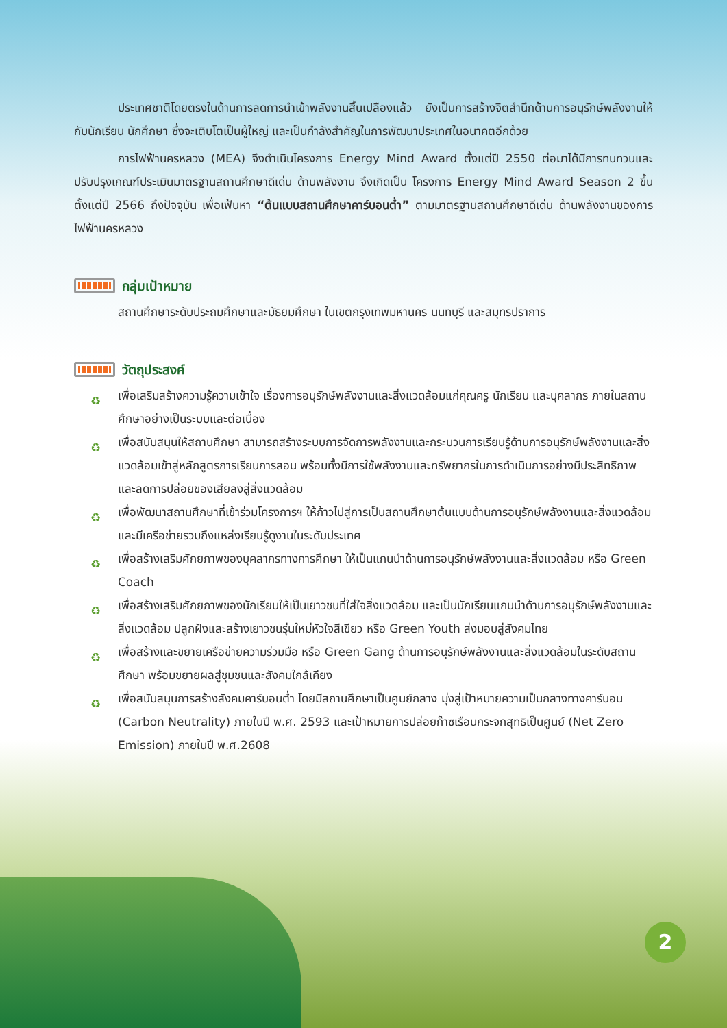ประเทศชาติโดยตรงในด้านการลดการนำเข้าพลังงานสิ้นเปลืองแล้ว ยังเป็นการสร้างจิตสำนึกด้านการอนุรักษ์พลังงานให้กับนักเรียน นักศึกษา ซึ่งจะเติบโตเป็นผู้ใหญ่ และเป็นกำลังสำคัญในการพัฒนาประเทศในอนาคตอีกด้วย
การไฟฟ้านครหลวง (MEA) จึงดำเนินโครงการ Energy Mind Award ตั้งแต่ปี 2550 ต่อมาได้มีการทบทวนและปรับปรุงเกณฑ์ประเมินมาตรฐานสถานศึกษาดีเด่น ด้านพลังงาน จึงเกิดเป็น โครงการ Energy Mind Award Season 2 ขึ้น ตั้งแต่ปี 2566 ถึงปัจจุบัน เพื่อเฟ้นหา “ต้นแบบสถานศึกษาคาร์บอนต่ำ” ตามมาตรฐานสถานศึกษาดีเด่น ด้านพลังงานของการไฟฟ้านครหลวง
กลุ่มเป้าหมาย
สถานศึกษาระดับประถมศึกษาและมัธยมศึกษา ในเขตกรุงเทพมหานคร นนทบุรี และสมุทรปราการ
วัตถุประสงค์
♻ เพื่อเสริมสร้างความรู้ความเข้าใจ เรื่องการอนุรักษ์พลังงานและสิ่งแวดล้อมแก่คุณครู นักเรียน และบุคลากร ภายในสถานศึกษาอย่างเป็นระบบและต่อเนื่อง
♻ เพื่อสนับสนุนให้สถานศึกษา สามารถสร้างระบบการจัดการพลังงานและกระบวนการเรียนรู้ด้านการอนุรักษ์พลังงานและสิ่งแวดล้อมเข้าสู่หลักสูตรการเรียนการสอน พร้อมทั้งมีการใช้พลังงานและทรัพยากรในการดำเนินการอย่างมีประสิทธิภาพ และลดการปล่อยของเสียลงสู่สิ่งแวดล้อม
♻ เพื่อพัฒนาสถานศึกษาที่เข้าร่วมโครงการฯ ให้ก้าวไปสู่การเป็นสถานศึกษาต้นแบบด้านการอนุรักษ์พลังงานและสิ่งแวดล้อม และมีเครือข่ายรวมถึงแหล่งเรียนรู้ดูงานในระดับประเทศ
♻ เพื่อสร้างเสริมศักยภาพของบุคลากรทางการศึกษา ให้เป็นแกนนำด้านการอนุรักษ์พลังงานและสิ่งแวดล้อม หรือ Green Coach
♻ เพื่อสร้างเสริมศักยภาพของนักเรียนให้เป็นเยาวชนที่ใส่ใจสิ่งแวดล้อม และเป็นนักเรียนแกนนำด้านการอนุรักษ์พลังงานและสิ่งแวดล้อม ปลูกฝังและสร้างเยาวชนรุ่นใหม่หัวใจสีเขียว หรือ Green Youth ส่งมอบสู่สังคมไทย
♻ เพื่อสร้างและขยายเครือข่ายความร่วมมือ หรือ Green Gang ด้านการอนุรักษ์พลังงานและสิ่งแวดล้อมในระดับสถานศึกษา พร้อมขยายผลสู่ชุมชนและสังคมใกล้เคียง
♻ เพื่อสนับสนุนการสร้างสังคมคาร์บอนต่ำ โดยมีสถานศึกษาเป็นศูนย์กลาง มุ่งสู่เป้าหมายความเป็นกลางทางคาร์บอน (Carbon Neutrality) ภายในปี พ.ศ. 2593 และเป้าหมายการปล่อยก๊าซเรือนกระจกสุทธิเป็นศูนย์ (Net Zero Emission) ภายในปี พ.ศ.2608
2